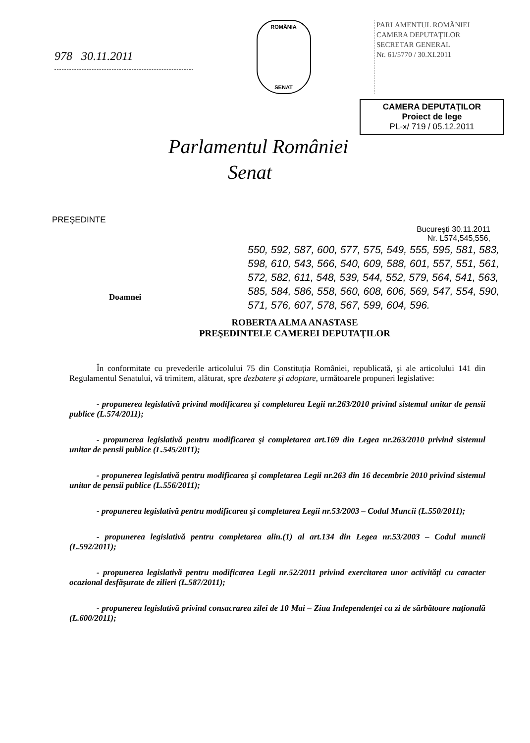978 30.11.2011
ROMÂNIA
SENAT
PARLAMENTUL ROMÂNIEI
CAMERA DEPUTAŢILOR
SECRETAR GENERAL
Nr. 61/5770 / 30.XI.2011
CAMERA DEPUTAŢILOR
Proiect de lege
PL-x/ 719 / 05.12.2011
Parlamentul României
Senat
PREŞEDINTE
Bucureşti 30.11.2011
Nr. L574,545,556,
550, 592, 587, 600, 577, 575, 549, 555, 595, 581, 583, 598, 610, 543, 566, 540, 609, 588, 601, 557, 551, 561, 572, 582, 611, 548, 539, 544, 552, 579, 564, 541, 563, 585, 584, 586, 558, 560, 608, 606, 569, 547, 554, 590, 571, 576, 607, 578, 567, 599, 604, 596.
Doamnei
ROBERTA ALMA ANASTASE
PREŞEDINTELE CAMEREI DEPUTAŢILOR
În conformitate cu prevederile articolului 75 din Constituţia României, republicată, şi ale articolului 141 din Regulamentul Senatului, vă trimitem, alăturat, spre dezbatere şi adoptare, următoarele propuneri legislative:
- propunerea legislativă privind modificarea şi completarea Legii nr.263/2010 privind sistemul unitar de pensii publice (L.574/2011);
- propunerea legislativă pentru modificarea şi completarea art.169 din Legea nr.263/2010 privind sistemul unitar de pensii publice (L.545/2011);
- propunerea legislativă pentru modificarea şi completarea Legii nr.263 din 16 decembrie 2010 privind sistemul unitar de pensii publice (L.556/2011);
- propunerea legislativă pentru modificarea şi completarea Legii nr.53/2003 – Codul Muncii (L.550/2011);
- propunerea legislativă pentru completarea alin.(1) al art.134 din Legea nr.53/2003 – Codul muncii (L.592/2011);
- propunerea legislativă pentru modificarea Legii nr.52/2011 privind exercitarea unor activităţi cu caracter ocazional desfăşurate de zilieri (L.587/2011);
- propunerea legislativă privind consacrarea zilei de 10 Mai – Ziua Independenţei ca zi de sărbătoare naţională (L.600/2011);